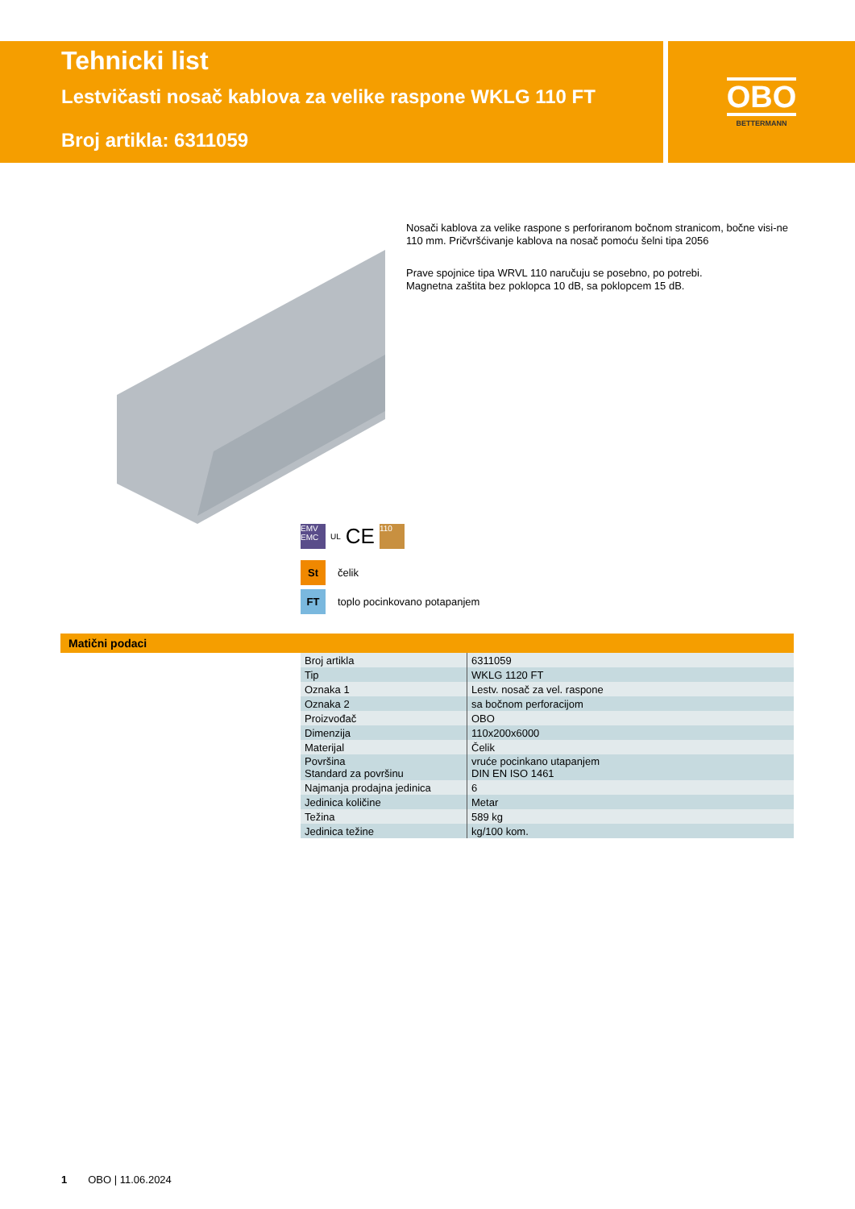Tehnicki list
Lestvičasti nosač kablova za velike raspone WKLG 110 FT
Broj artikla: 6311059
OBO
BETTERMANN
Nosači kablova za velike raspone s perforiranom bočnom stranicom, bočne visi-ne 110 mm. Pričvršćivanje kablova na nosač pomoću šelni tipa 2056
Prave spojnice tipa WRVL 110 naručuju se posebno, po potrebi.
Magnetna zaštita bez poklopca 10 dB, sa poklopcem 15 dB.
EMV EMC UL CE 110
St čelik
FT toplo pocinkovano potapanjem
Matični podaci
| Broj artikla | 6311059 |
| Tip | WKLG 1120 FT |
| Oznaka 1 | Lestv. nosač za vel. raspone |
| Oznaka 2 | sa bočnom perforacijom |
| Proizvođač | OBO |
| Dimenzija | 110x200x6000 |
| Materijal | Čelik |
| Površina Standard za površinu | vruće pocinkano utapanjem DIN EN ISO 1461 |
| Najmanja prodajna jedinica | 6 |
| Jedinica količine | Metar |
| Težina | 589 kg |
| Jedinica težine | kg/100 kom. |
1 OBO | 11.06.2024